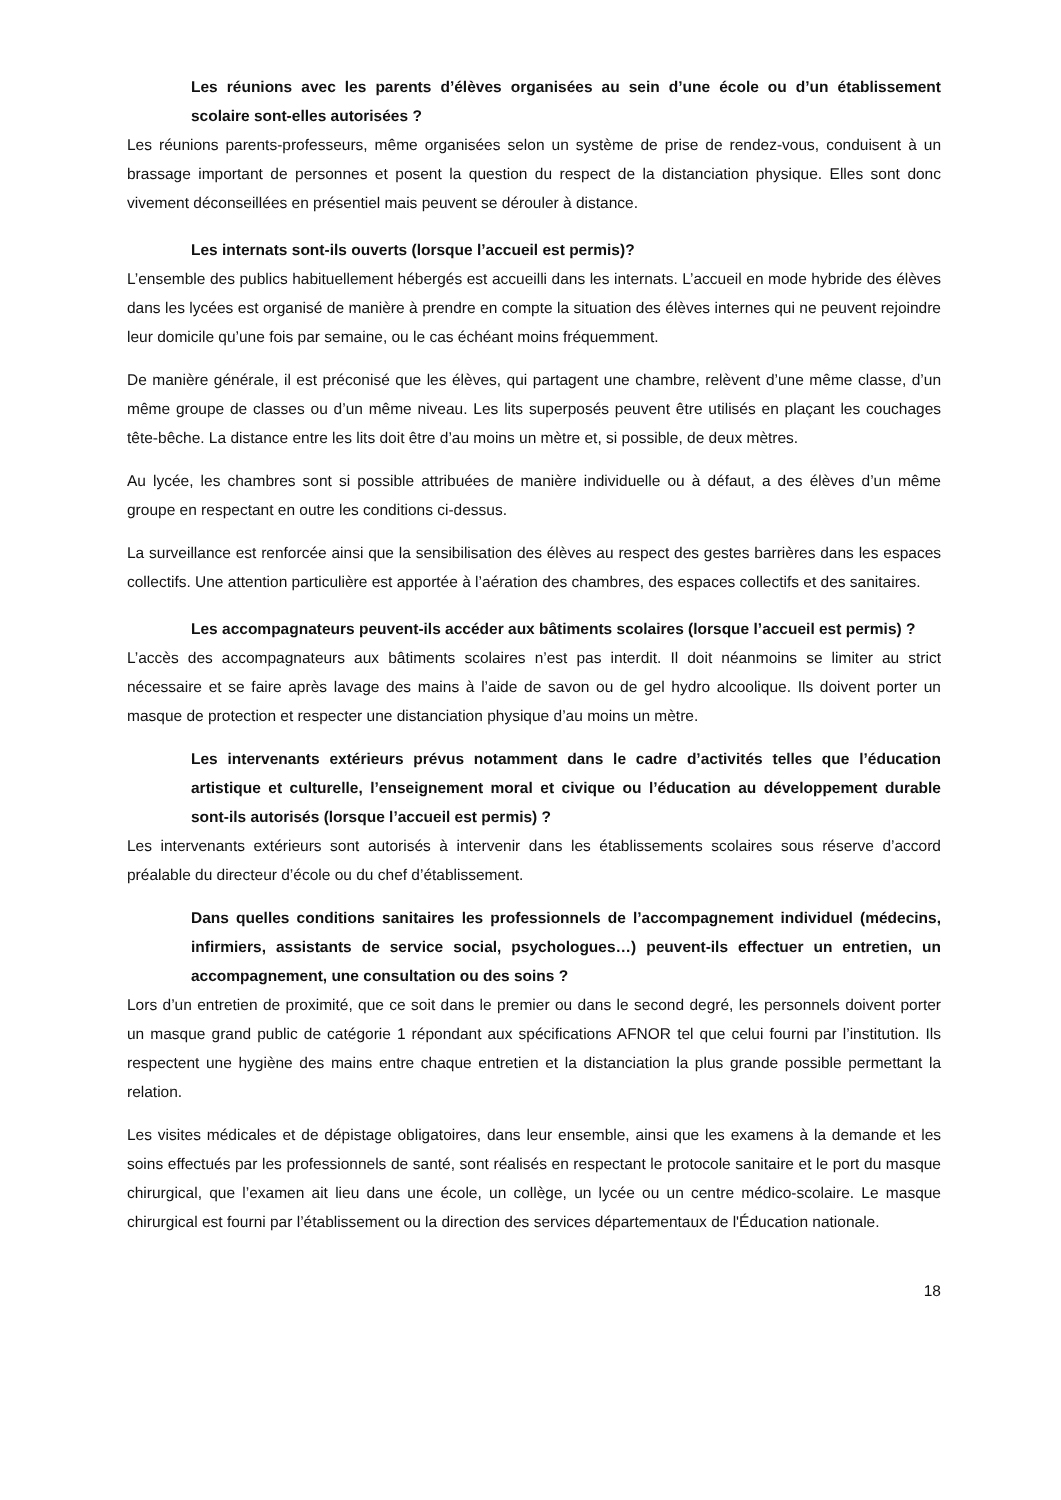Les réunions avec les parents d’élèves organisées au sein d’une école ou d’un établissement scolaire sont-elles autorisées ?
Les réunions parents-professeurs, même organisées selon un système de prise de rendez-vous, conduisent à un brassage important de personnes et posent la question du respect de la distanciation physique. Elles sont donc vivement déconseillées en présentiel mais peuvent se dérouler à distance.
Les internats sont-ils ouverts (lorsque l’accueil est permis)?
L’ensemble des publics habituellement hébergés est accueilli dans les internats. L’accueil en mode hybride des élèves dans les lycées est organisé de manière à prendre en compte la situation des élèves internes qui ne peuvent rejoindre leur domicile qu’une fois par semaine, ou le cas échéant moins fréquemment.
De manière générale, il est préconisé que les élèves, qui partagent une chambre, relèvent d’une même classe, d’un même groupe de classes ou d’un même niveau. Les lits superposés peuvent être utilisés en plaçant les couchages tête-bêche. La distance entre les lits doit être d’au moins un mètre et, si possible, de deux mètres.
Au lycée, les chambres sont si possible attribuées de manière individuelle ou à défaut, a des élèves d’un même groupe en respectant en outre les conditions ci-dessus.
La surveillance est renforcée ainsi que la sensibilisation des élèves au respect des gestes barrières dans les espaces collectifs. Une attention particulière est apportée à l’aération des chambres, des espaces collectifs et des sanitaires.
Les accompagnateurs peuvent-ils accéder aux bâtiments scolaires (lorsque l’accueil est permis) ?
L’accès des accompagnateurs aux bâtiments scolaires n’est pas interdit. Il doit néanmoins se limiter au strict nécessaire et se faire après lavage des mains à l’aide de savon ou de gel hydro alcoolique. Ils doivent porter un masque de protection et respecter une distanciation physique d’au moins un mètre.
Les intervenants extérieurs prévus notamment dans le cadre d’activités telles que l’éducation artistique et culturelle, l’enseignement moral et civique ou l’éducation au développement durable sont-ils autorisés (lorsque l’accueil est permis) ?
Les intervenants extérieurs sont autorisés à intervenir dans les établissements scolaires sous réserve d’accord préalable du directeur d’école ou du chef d’établissement.
Dans quelles conditions sanitaires les professionnels de l’accompagnement individuel (médecins, infirmiers, assistants de service social, psychologues…) peuvent-ils effectuer un entretien, un accompagnement, une consultation ou des soins ?
Lors d’un entretien de proximité, que ce soit dans le premier ou dans le second degré, les personnels doivent porter un masque grand public de catégorie 1 répondant aux spécifications AFNOR tel que celui fourni par l’institution. Ils respectent une hygiène des mains entre chaque entretien et la distanciation la plus grande possible permettant la relation.
Les visites médicales et de dépistage obligatoires, dans leur ensemble, ainsi que les examens à la demande et les soins effectués par les professionnels de santé, sont réalisés en respectant le protocole sanitaire et le port du masque chirurgical, que l’examen ait lieu dans une école, un collège, un lycée ou un centre médico-scolaire. Le masque chirurgical est fourni par l’établissement ou la direction des services départementaux de l'Éducation nationale.
18